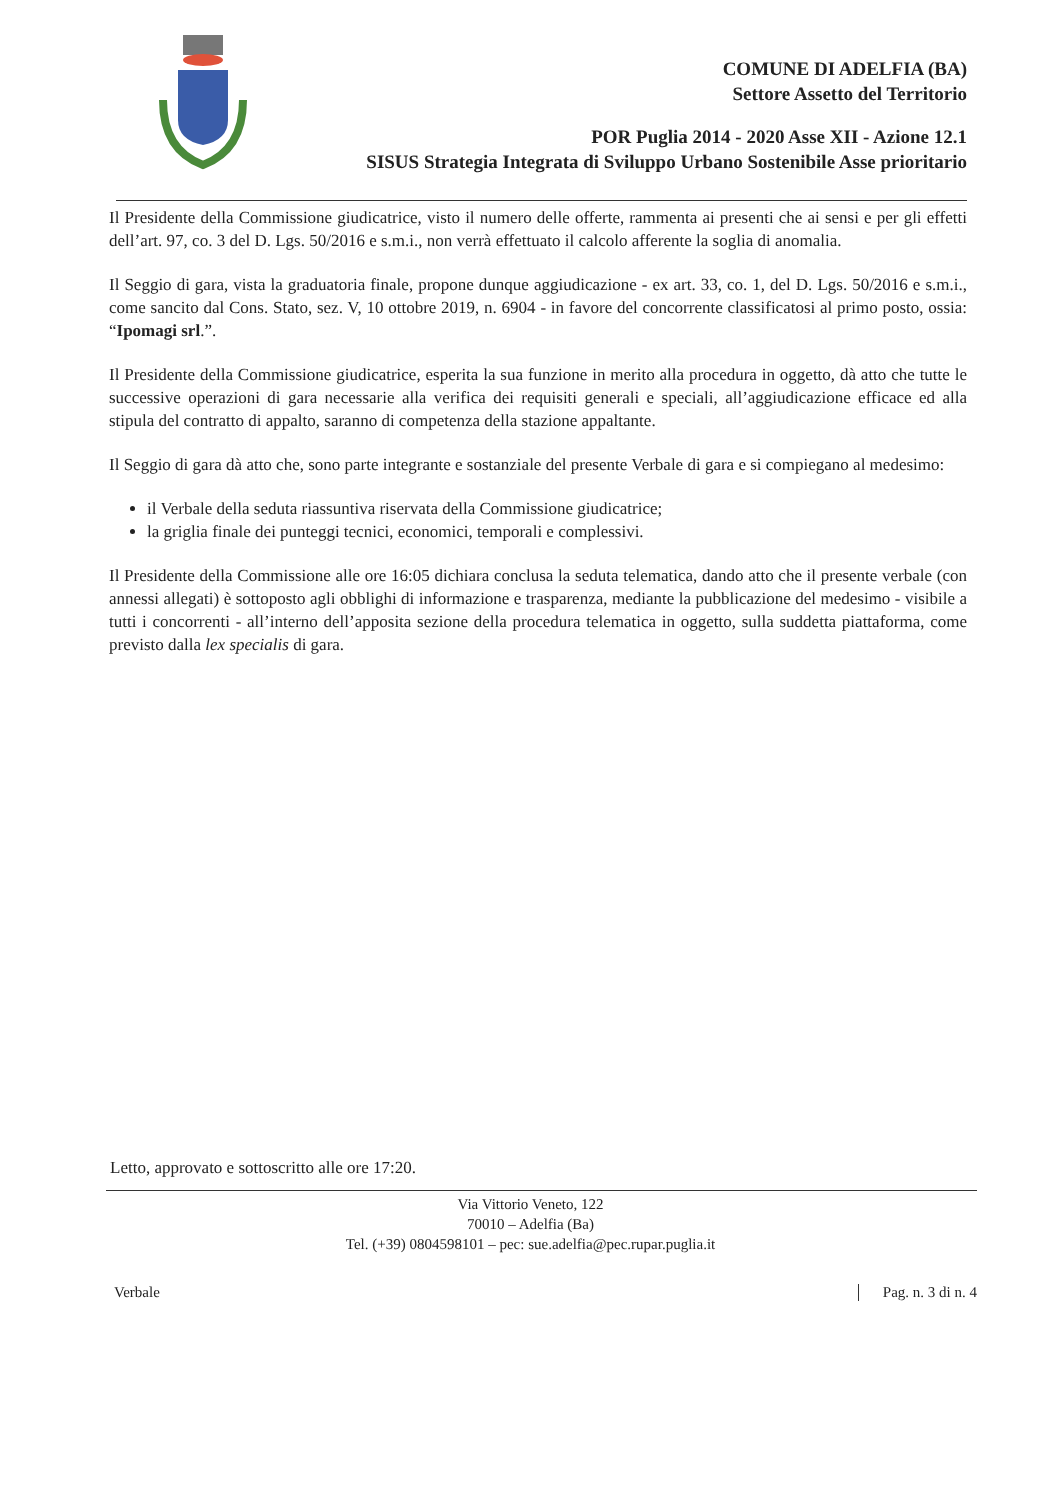COMUNE DI ADELFIA (BA)
Settore Assetto del Territorio
POR Puglia 2014 - 2020 Asse XII - Azione 12.1
SISUS Strategia Integrata di Sviluppo Urbano Sostenibile Asse prioritario
Il Presidente della Commissione giudicatrice, visto il numero delle offerte, rammenta ai presenti che ai sensi e per gli effetti dell’art. 97, co. 3 del D. Lgs. 50/2016 e s.m.i., non verrà effettuato il calcolo afferente la soglia di anomalia.
Il Seggio di gara, vista la graduatoria finale, propone dunque aggiudicazione - ex art. 33, co. 1, del D. Lgs. 50/2016 e s.m.i., come sancito dal Cons. Stato, sez. V, 10 ottobre 2019, n. 6904 - in favore del concorrente classificatosi al primo posto, ossia: “Ipomagi srl.”.
Il Presidente della Commissione giudicatrice, esperita la sua funzione in merito alla procedura in oggetto, dà atto che tutte le successive operazioni di gara necessarie alla verifica dei requisiti generali e speciali, all’aggiudicazione efficace ed alla stipula del contratto di appalto, saranno di competenza della stazione appaltante.
Il Seggio di gara dà atto che, sono parte integrante e sostanziale del presente Verbale di gara e si compiegano al medesimo:
il Verbale della seduta riassuntiva riservata della Commissione giudicatrice;
la griglia finale dei punteggi tecnici, economici, temporali e complessivi.
Il Presidente della Commissione alle ore 16:05 dichiara conclusa la seduta telematica, dando atto che il presente verbale (con annessi allegati) è sottoposto agli obblighi di informazione e trasparenza, mediante la pubblicazione del medesimo - visibile a tutti i concorrenti - all’interno dell’apposita sezione della procedura telematica in oggetto, sulla suddetta piattaforma, come previsto dalla lex specialis di gara.
Letto, approvato e sottoscritto alle ore 17:20.
Via Vittorio Veneto, 122
70010 – Adelfia (Ba)
Tel. (+39) 0804598101 – pec: sue.adelfia@pec.rupar.puglia.it
Verbale Pag. n. 3 di n. 4